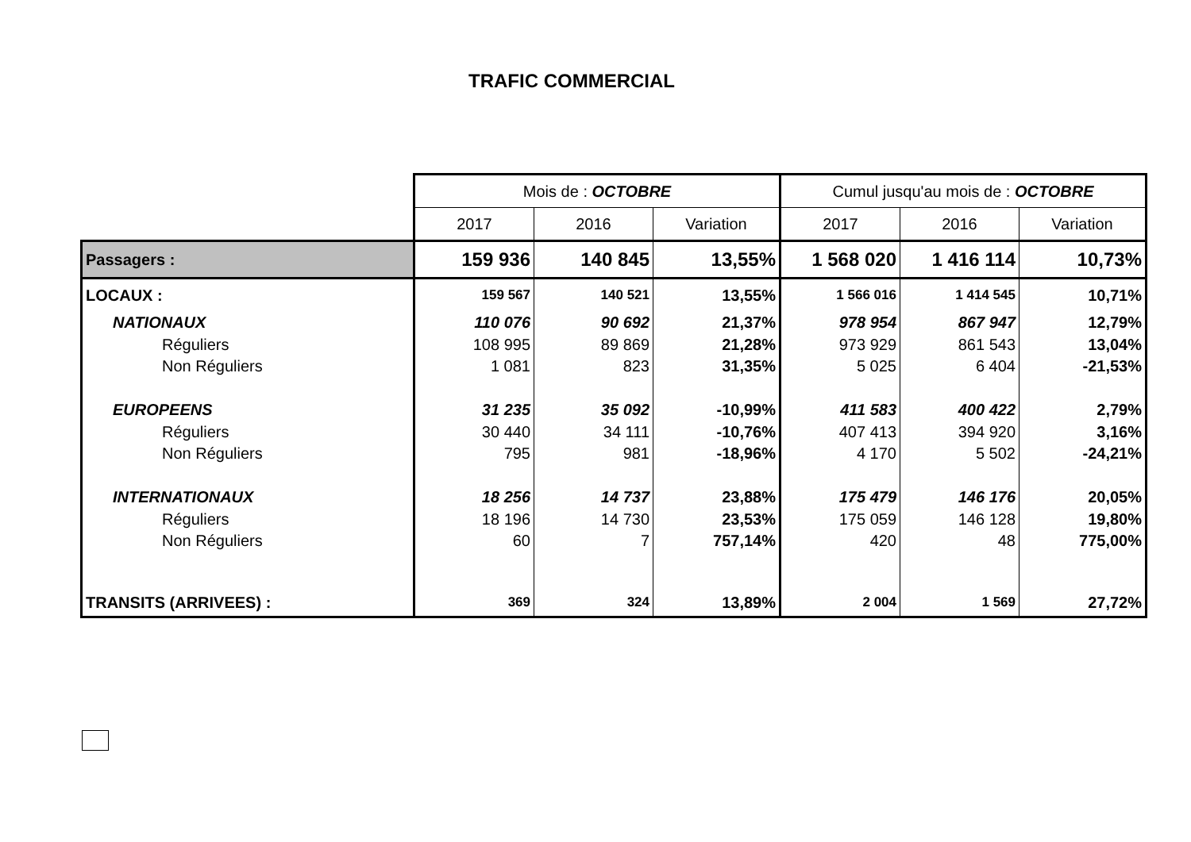TRAFIC COMMERCIAL
| | Mois de : OCTOBRE | | | Cumul jusqu'au mois de : OCTOBRE | | |
| | 2017 | 2016 | Variation | 2017 | 2016 | Variation |
| Passagers : | 159 936 | 140 845 | 13,55% | 1 568 020 | 1 416 114 | 10,73% |
| LOCAUX : | 159 567 | 140 521 | 13,55% | 1 566 016 | 1 414 545 | 10,71% |
| NATIONAUX | 110 076 | 90 692 | 21,37% | 978 954 | 867 947 | 12,79% |
| Réguliers | 108 995 | 89 869 | 21,28% | 973 929 | 861 543 | 13,04% |
| Non Réguliers | 1 081 | 823 | 31,35% | 5 025 | 6 404 | -21,53% |
| EUROPEENS | 31 235 | 35 092 | -10,99% | 411 583 | 400 422 | 2,79% |
| Réguliers | 30 440 | 34 111 | -10,76% | 407 413 | 394 920 | 3,16% |
| Non Réguliers | 795 | 981 | -18,96% | 4 170 | 5 502 | -24,21% |
| INTERNATIONAUX | 18 256 | 14 737 | 23,88% | 175 479 | 146 176 | 20,05% |
| Réguliers | 18 196 | 14 730 | 23,53% | 175 059 | 146 128 | 19,80% |
| Non Réguliers | 60 | 7 | 757,14% | 420 | 48 | 775,00% |
| TRANSITS (ARRIVEES) : | 369 | 324 | 13,89% | 2 004 | 1 569 | 27,72% |